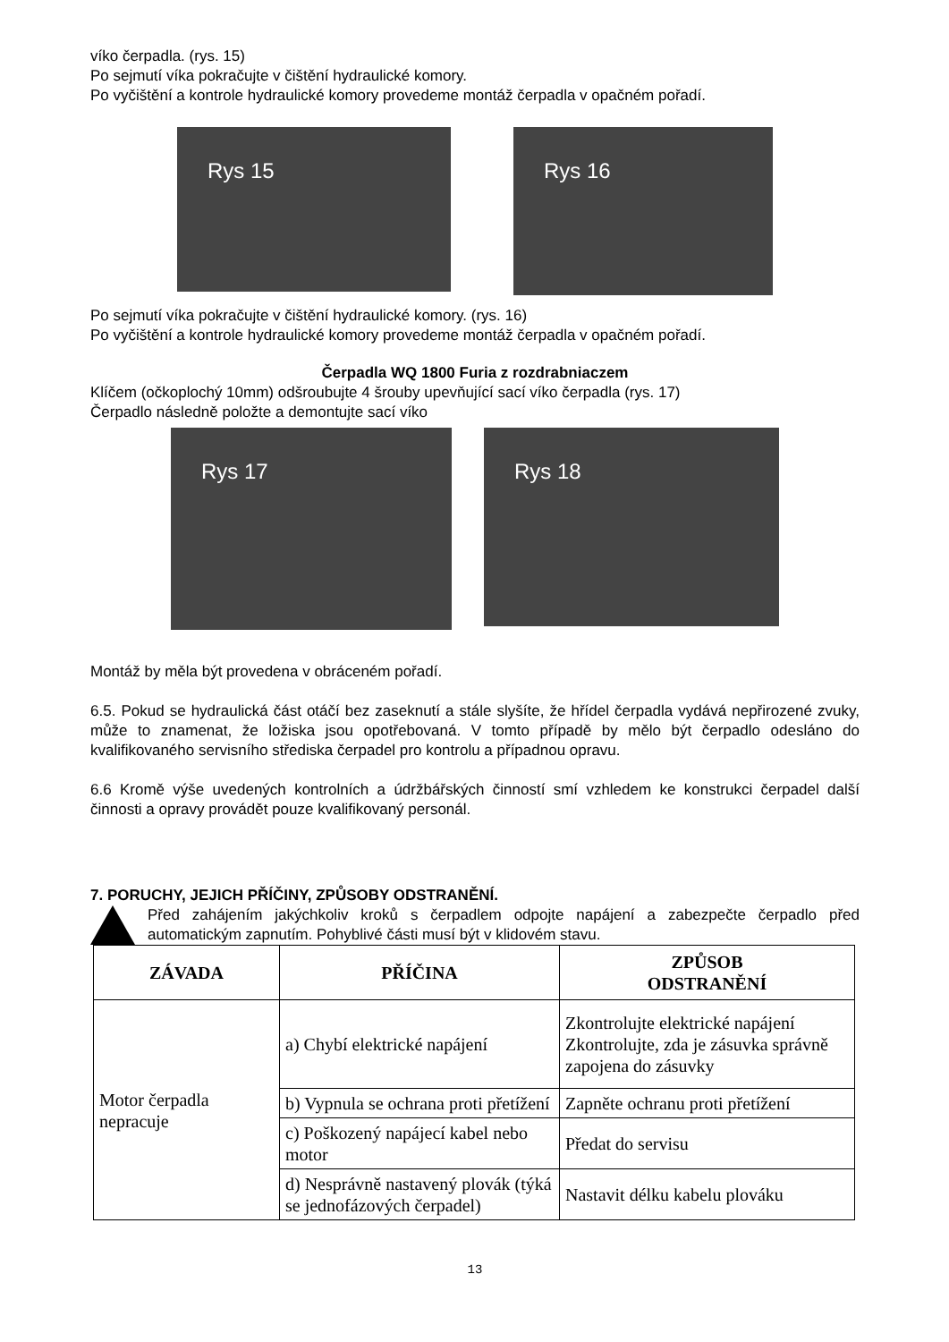víko čerpadla. (rys. 15)
Po sejmutí víka pokračujte v čištění hydraulické komory.
Po vyčištění a kontrole hydraulické komory provedeme montáž čerpadla v opačném pořadí.
Rys 15
Rys 16
Po sejmutí víka pokračujte v čištění hydraulické komory. (rys. 16)
Po vyčištění a kontrole hydraulické komory provedeme montáž čerpadla v opačném pořadí.
Čerpadla WQ 1800 Furia z rozdrabniaczem
Klíčem (očkoplochý 10mm) odšroubujte 4 šrouby upevňující sací víko čerpadla (rys. 17)
Čerpadlo následně položte a demontujte sací víko
Rys 17
Rys 18
Montáž by měla být provedena v obráceném pořadí.
6.5. Pokud se hydraulická část otáčí bez zaseknutí a stále slyšíte, že hřídel čerpadla vydává nepřirozené zvuky, může to znamenat, že ložiska jsou opotřebovaná. V tomto případě by mělo být čerpadlo odesláno do kvalifikovaného servisního střediska čerpadel pro kontrolu a případnou opravu.
6.6 Kromě výše uvedených kontrolních a údržbářských činností smí vzhledem ke konstrukci čerpadel další činnosti a opravy provádět pouze kvalifikovaný personál.
7. PORUCHY, JEJICH PŘÍČINY, ZPŮSOBY ODSTRANĚNÍ.
Před zahájením jakýchkoliv kroků s čerpadlem odpojte napájení a zabezpečte čerpadlo před automatickým zapnutím. Pohyblivé části musí být v klidovém stavu.
| ZÁVADA | PŘÍČINA | ZPŮSOB ODSTRANĚNÍ |
| --- | --- | --- |
| Motor čerpadla nepracuje | a) Chybí elektrické napájení | Zkontrolujte elektrické napájení Zkontrolujte, zda je zásuvka správně zapojena do zásuvky |
| | b) Vypnula se ochrana proti přetížení | Zapněte ochranu proti přetížení |
| | c) Poškozený napájecí kabel nebo motor | Předat do servisu |
| | d) Nesprávně nastavený plovák (týká se jednofázových čerpadel) | Nastavit délku kabelu plováku |
13